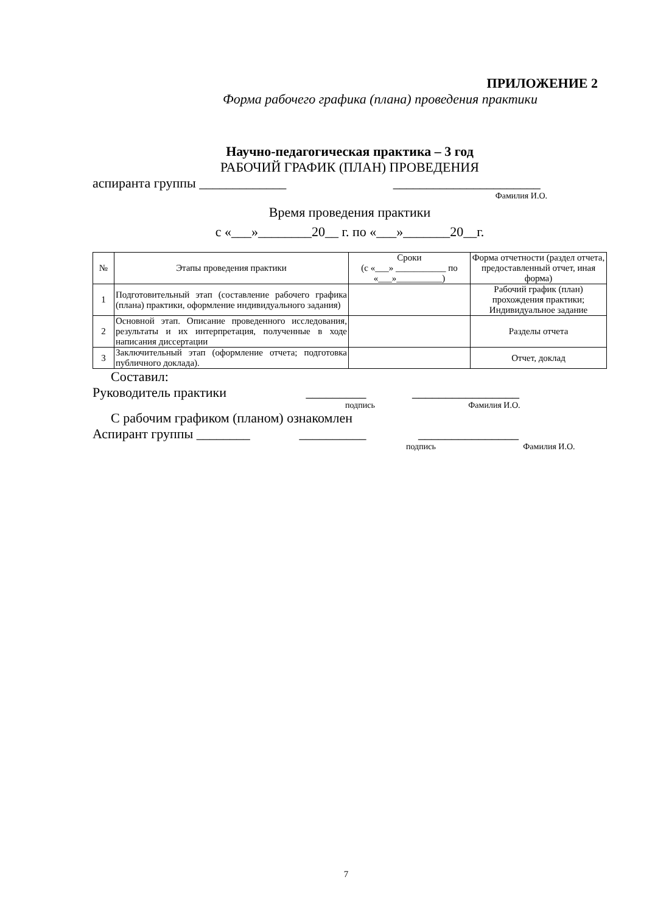ПРИЛОЖЕНИЕ 2
Форма рабочего графика (плана) проведения практики
Научно-педагогическая практика – 3 год
РАБОЧИЙ ГРАФИК (ПЛАН) ПРОВЕДЕНИЯ
аспиранта группы _____________ ______________________
Фамилия И.О.
Время проведения практики
с «___»________20__ г. по «___»_______20__г.
| № | Этапы проведения практики | Сроки (с «___» ___________ по «___»__________) | Форма отчетности (раздел отчета, предоставленный отчет, иная форма) |
| 1 | Подготовительный этап (составление рабочего графика (плана) практики, оформление индивидуального задания) | | Рабочий график (план) прохождения практики; Индивидуальное задание |
| 2 | Основной этап. Описание проведенного исследования, результаты и их интерпретация, полученные в ходе написания диссертации | | Разделы отчета |
| 3 | Заключительный этап (оформление отчета; подготовка публичного доклада). | | Отчет, доклад |
Составил:
Руководитель практики _________ ________________
подпись Фамилия И.О.
С рабочим графиком (планом) ознакомлен
Аспирант группы ________ __________ _______________
подпись Фамилия И.О.
7